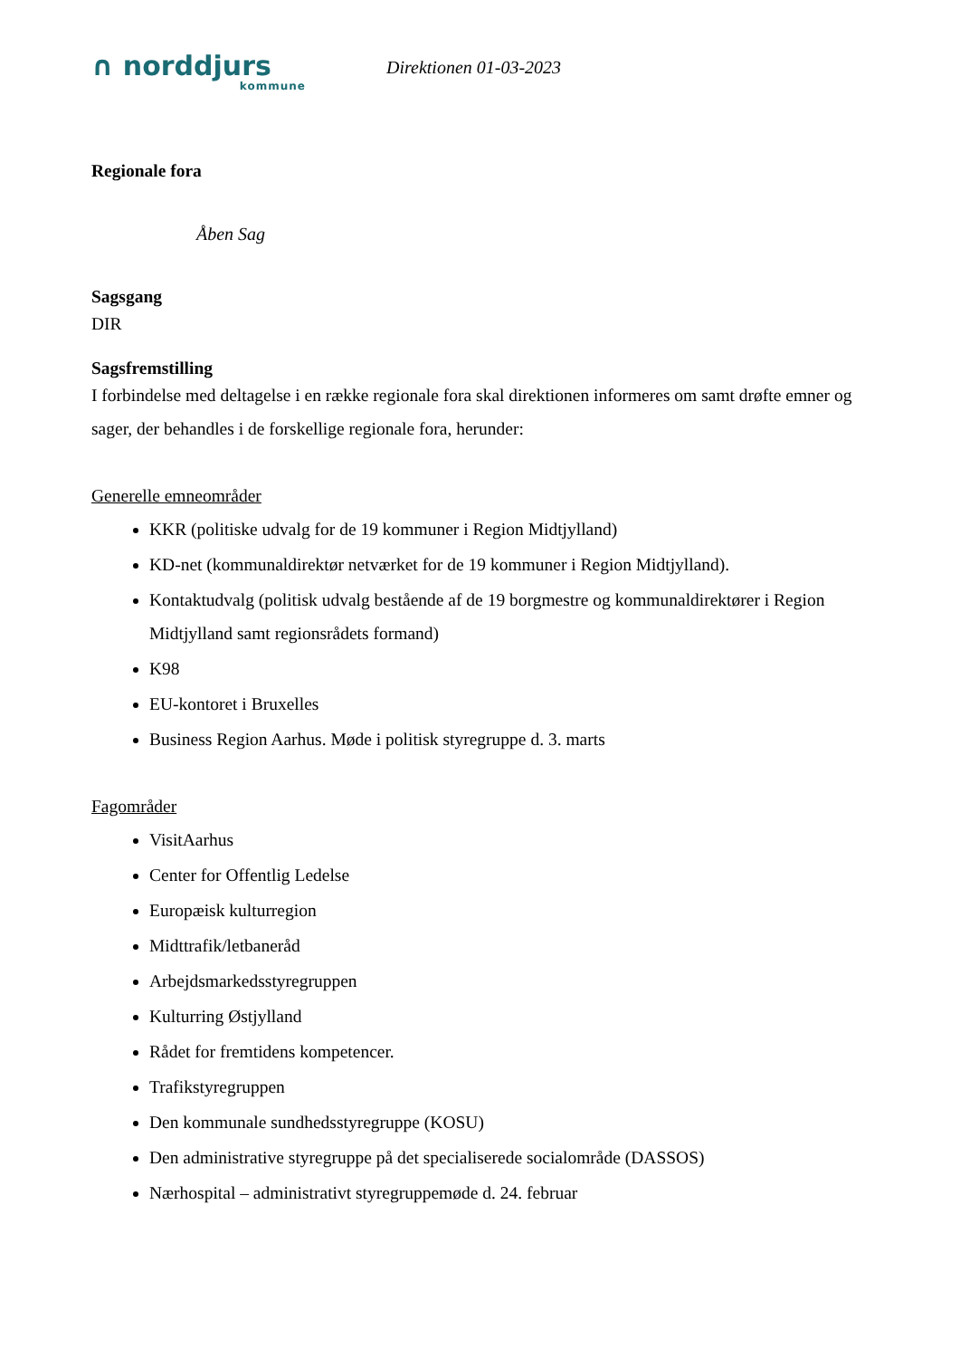∩ norddjurs
kommune
Direktionen 01-03-2023
Regionale fora
Åben Sag
Sagsgang
DIR
Sagsfremstilling
I forbindelse med deltagelse i en række regionale fora skal direktionen informeres om samt drøfte emner og sager, der behandles i de forskellige regionale fora, herunder:
Generelle emneområder
KKR (politiske udvalg for de 19 kommuner i Region Midtjylland)
KD-net (kommunaldirektør netværket for de 19 kommuner i Region Midtjylland).
Kontaktudvalg (politisk udvalg bestående af de 19 borgmestre og kommunaldirektører i Region Midtjylland samt regionsrådets formand)
K98
EU-kontoret i Bruxelles
Business Region Aarhus. Møde i politisk styregruppe d. 3. marts
Fagområder
VisitAarhus
Center for Offentlig Ledelse
Europæisk kulturregion
Midttrafik/letbaneråd
Arbejdsmarkedsstyregruppen
Kulturring Østjylland
Rådet for fremtidens kompetencer.
Trafikstyregruppen
Den kommunale sundhedsstyregruppe (KOSU)
Den administrative styregruppe på det specialiserede socialområde (DASSOS)
Nærhospital – administrativt styregruppemøde d. 24. februar